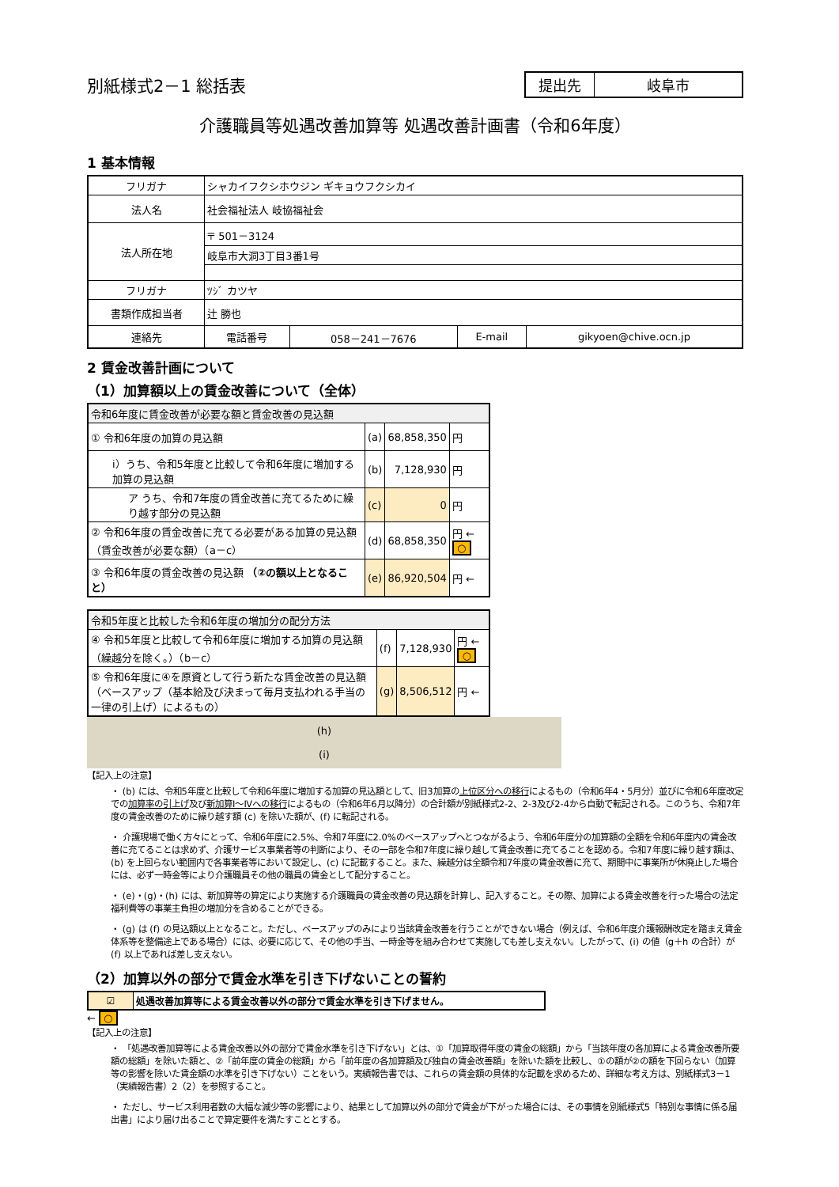別紙様式2－1 総括表
| 提出先 | 岐阜市 |
介護職員等処遇改善加算等 処遇改善計画書（令和6年度）
1 基本情報
| フリガナ | シャカイフクシホウジン ギキョウフクシカイ | | | |
| 法人名 | 社会福祉法人 岐協福祉会 | | | |
| 法人所在地 | 〒 501－3124 | | | |
| | 岐阜市大洞3丁目3番1号 | | | |
| フリガナ | ﾂｼﾞ カツヤ | | | |
| 書類作成担当者 | 辻 勝也 | | | |
| 連絡先 | 電話番号 | 058－241－7676 | E-mail | gikyoen@chive.ocn.jp |
2 賃金改善計画について
（1）加算額以上の賃金改善について（全体）
| 令和6年度に賃金改善が必要な額と賃金改善の見込額 | | | |
| ① 令和6年度の加算の見込額 | (a) | 68,858,350 | 円 |
| ⅰ）うち、令和5年度と比較して令和6年度に増加する加算の見込額 | (b) | 7,128,930 | 円 |
| ア うち、令和7年度の賃金改善に充てるために繰り越す部分の見込額 | (c) | 0 | 円 |
| ② 令和6年度の賃金改善に充てる必要がある加算の見込額（賃金改善が必要な額）（a－c） | (d) | 68,858,350 | 円 ← ○ |
| ③ 令和6年度の賃金改善の見込額 （②の額以上となること） | (e) | 86,920,504 | 円 ← |
| 令和5年度と比較した令和6年度の増加分の配分方法 | | | |
| ④ 令和5年度と比較して令和6年度に増加する加算の見込額（繰越分を除く。）（b－c） | (f) | 7,128,930 | 円 ← ○ |
| ⑤ 令和6年度に④を原資として行う新たな賃金改善の見込額（ベースアップ（基本給及び決まって毎月支払われる手当の一律の引上げ）によるもの） | (g) | 8,506,512 | 円 ← |
(h)
(i)
【記入上の注意】
・ (b) には、令和5年度と比較して令和6年度に増加する加算の見込額として、旧3加算の上位区分への移行によるもの（令和6年4・5月分）並びに令和6年度改定での加算率の引上げ及び新加算Ⅰ～Ⅳへの移行によるもの（令和6年6月以降分）の合計額が別紙様式2-2、2-3及び2-4から自動で転記される。このうち、令和7年度の賃金改善のために繰り越す額 (c) を除いた額が、(f) に転記される。
・ 介護現場で働く方々にとって、令和6年度に2.5%、令和7年度に2.0%のベースアップへとつながるよう、令和6年度分の加算額の全額を令和6年度内の賃金改善に充てることは求めず、介護サービス事業者等の判断により、その一部を令和7年度に繰り越して賃金改善に充てることを認める。令和7年度に繰り越す額は、(b) を上回らない範囲内で各事業者等において設定し、(c) に記載すること。また、繰越分は全額令和7年度の賃金改善に充て、期間中に事業所が休廃止した場合には、必ず一時金等により介護職員その他の職員の賃金として配分すること。
・ (e)・(g)・(h) には、新加算等の算定により実施する介護職員の賃金改善の見込額を計算し、記入すること。その際、加算による賃金改善を行った場合の法定福利費等の事業主負担の増加分を含めることができる。
・ (g) は (f) の見込額以上となること。ただし、ベースアップのみにより当該賃金改善を行うことができない場合（例えば、令和6年度介護報酬改定を踏まえ賃金体系等を整備途上である場合）には、必要に応じて、その他の手当、一時金等を組み合わせて実施しても差し支えない。したがって、(i) の値（g＋h の合計）が (f) 以上であれば差し支えない。
（2）加算以外の部分で賃金水準を引き下げないことの誓約
| ☑ | 処遇改善加算等による賃金改善以外の部分で賃金水準を引き下げません。 |
← ○
【記入上の注意】
・ 「処遇改善加算等による賃金改善以外の部分で賃金水準を引き下げない」とは、①「加算取得年度の賃金の総額」から「当該年度の各加算による賃金改善所要額の総額」を除いた額と、②「前年度の賃金の総額」から「前年度の各加算額及び独自の賃金改善額」を除いた額を比較し、①の額が②の額を下回らない（加算等の影響を除いた賃金額の水準を引き下げない）ことをいう。実績報告書では、これらの賃金額の具体的な記載を求めるため、詳細な考え方は、別紙様式3－1（実績報告書）2（2）を参照すること。
・ ただし、サービス利用者数の大幅な減少等の影響により、結果として加算以外の部分で賃金が下がった場合には、その事情を別紙様式5「特別な事情に係る届出書」により届け出ることで算定要件を満たすこととする。